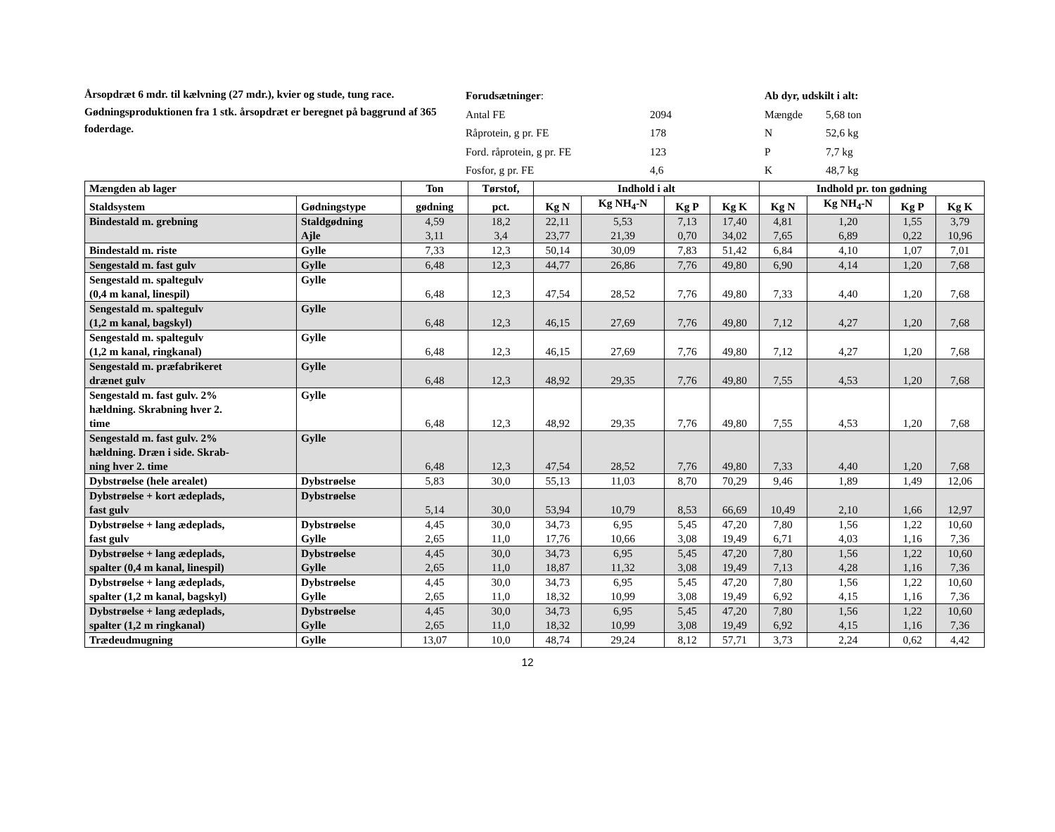Årsopdræt 6 mdr. til kælvning (27 mdr.), kvier og stude, tung race.
Gødningsproduktionen fra 1 stk. årsopdræt er beregnet på baggrund af 365 foderdage.
| Forudsætninger : | |
| Antal FE | 2094 |
| Råprotein, g pr. FE | 178 |
| Ford. råprotein, g pr. FE | 123 |
| Fosfor, g pr. FE | 4,6 |
| Ab dyr, udskilt i alt: | |
| Mængde | 5,68 ton |
| N | 52,6 kg |
| P | 7,7 kg |
| K | 48,7 kg |
| Mængden ab lager | | Ton | Tørstof, | Indhold i alt | | | | Indhold pr. ton gødning | | | |
| --- | --- | --- | --- | --- | --- | --- | --- | --- | --- | --- | --- |
| Staldsystem | Gødningstype | gødning | pct. | Kg N | Kg NH<sub>4</sub>-N | Kg P | Kg K | Kg N | Kg NH<sub>4</sub>-N | Kg P | Kg K |
| Bindestald m. grebning | Staldgødning Ajle | 4,59 3,11 | 18,2 3,4 | 22,11 23,77 | 5,53 21,39 | 7,13 0,70 | 17,40 34,02 | 4,81 7,65 | 1,20 6,89 | 1,55 0,22 | 3,79 10,96 |
| Bindestald m. riste | Gylle | 7,33 | 12,3 | 50,14 | 30,09 | 7,83 | 51,42 | 6,84 | 4,10 | 1,07 | 7,01 |
| Sengestald m. fast gulv | Gylle | 6,48 | 12,3 | 44,77 | 26,86 | 7,76 | 49,80 | 6,90 | 4,14 | 1,20 | 7,68 |
| Sengestald m. spaltegulv (0,4 m kanal, linespil) | Gylle | 6,48 | 12,3 | 47,54 | 28,52 | 7,76 | 49,80 | 7,33 | 4,40 | 1,20 | 7,68 |
| Sengestald m. spaltegulv (1,2 m kanal, bagskyl) | Gylle | 6,48 | 12,3 | 46,15 | 27,69 | 7,76 | 49,80 | 7,12 | 4,27 | 1,20 | 7,68 |
| Sengestald m. spaltegulv (1,2 m kanal, ringkanal) | Gylle | 6,48 | 12,3 | 46,15 | 27,69 | 7,76 | 49,80 | 7,12 | 4,27 | 1,20 | 7,68 |
| Sengestald m. præfabrikeret drænet gulv | Gylle | 6,48 | 12,3 | 48,92 | 29,35 | 7,76 | 49,80 | 7,55 | 4,53 | 1,20 | 7,68 |
| Sengestald m. fast gulv. 2% hældning. Skrabning hver 2. time | Gylle | 6,48 | 12,3 | 48,92 | 29,35 | 7,76 | 49,80 | 7,55 | 4,53 | 1,20 | 7,68 |
| Sengestald m. fast gulv. 2% hældning. Dræn i side. Skrab- ning hver 2. time | Gylle | 6,48 | 12,3 | 47,54 | 28,52 | 7,76 | 49,80 | 7,33 | 4,40 | 1,20 | 7,68 |
| Dybstrøelse (hele arealet) | Dybstrøelse | 5,83 | 30,0 | 55,13 | 11,03 | 8,70 | 70,29 | 9,46 | 1,89 | 1,49 | 12,06 |
| Dybstrøelse + kort ædeplads, fast gulv | Dybstrøelse | 5,14 | 30,0 | 53,94 | 10,79 | 8,53 | 66,69 | 10,49 | 2,10 | 1,66 | 12,97 |
| Dybstrøelse + lang ædeplads, fast gulv | Dybstrøelse Gylle | 4,45 2,65 | 30,0 11,0 | 34,73 17,76 | 6,95 10,66 | 5,45 3,08 | 47,20 19,49 | 7,80 6,71 | 1,56 4,03 | 1,22 1,16 | 10,60 7,36 |
| Dybstrøelse + lang ædeplads, spalter (0,4 m kanal, linespil) | Dybstrøelse Gylle | 4,45 2,65 | 30,0 11,0 | 34,73 18,87 | 6,95 11,32 | 5,45 3,08 | 47,20 19,49 | 7,80 7,13 | 1,56 4,28 | 1,22 1,16 | 10,60 7,36 |
| Dybstrøelse + lang ædeplads, spalter (1,2 m kanal, bagskyl) | Dybstrøelse Gylle | 4,45 2,65 | 30,0 11,0 | 34,73 18,32 | 6,95 10,99 | 5,45 3,08 | 47,20 19,49 | 7,80 6,92 | 1,56 4,15 | 1,22 1,16 | 10,60 7,36 |
| Dybstrøelse + lang ædeplads, spalter (1,2 m ringkanal) | Dybstrøelse Gylle | 4,45 2,65 | 30,0 11,0 | 34,73 18,32 | 6,95 10,99 | 5,45 3,08 | 47,20 19,49 | 7,80 6,92 | 1,56 4,15 | 1,22 1,16 | 10,60 7,36 |
| Trædeudmugning | Gylle | 13,07 | 10,0 | 48,74 | 29,24 | 8,12 | 57,71 | 3,73 | 2,24 | 0,62 | 4,42 |
12